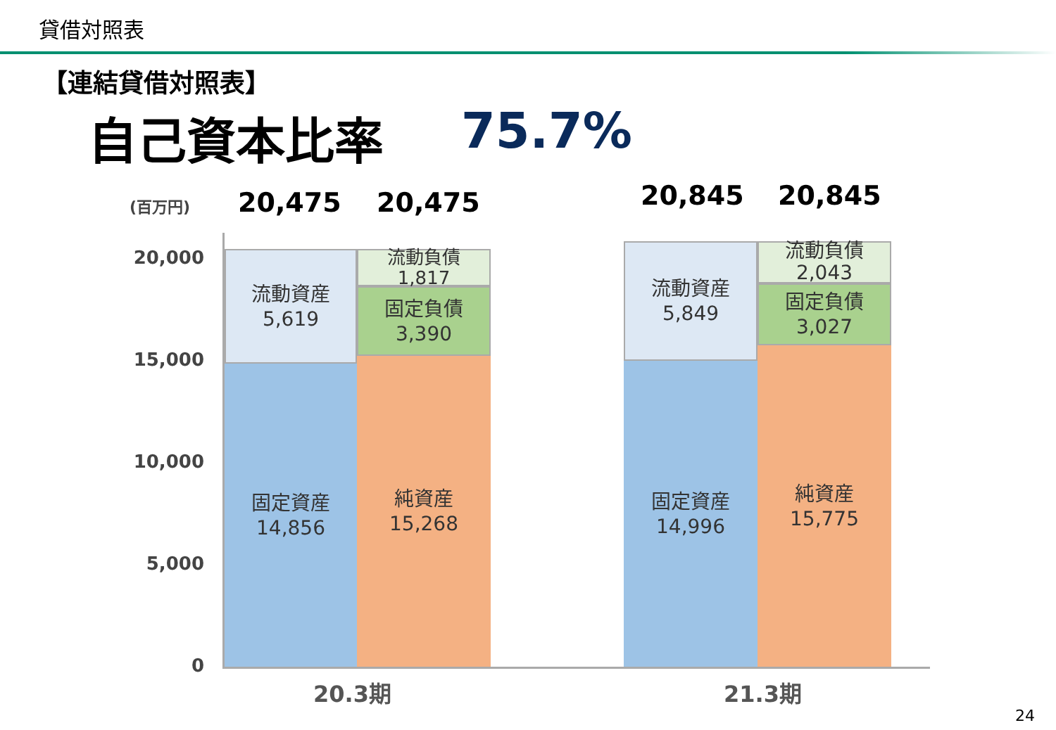貸借対照表
【連結貸借対照表】
自己資本比率 75.7%
(百万円) 20,475 20,475 20,845 20,845
20,000
15,000
10,000
5,000
0
流動資産
5,619
固定資産
14,856
流動負債
1,817
固定負債
3,390
純資産
15,268
流動資産
5,849
固定資産
14,996
流動負債
2,043
固定負債
3,027
純資産
15,775
20.3期 21.3期
24